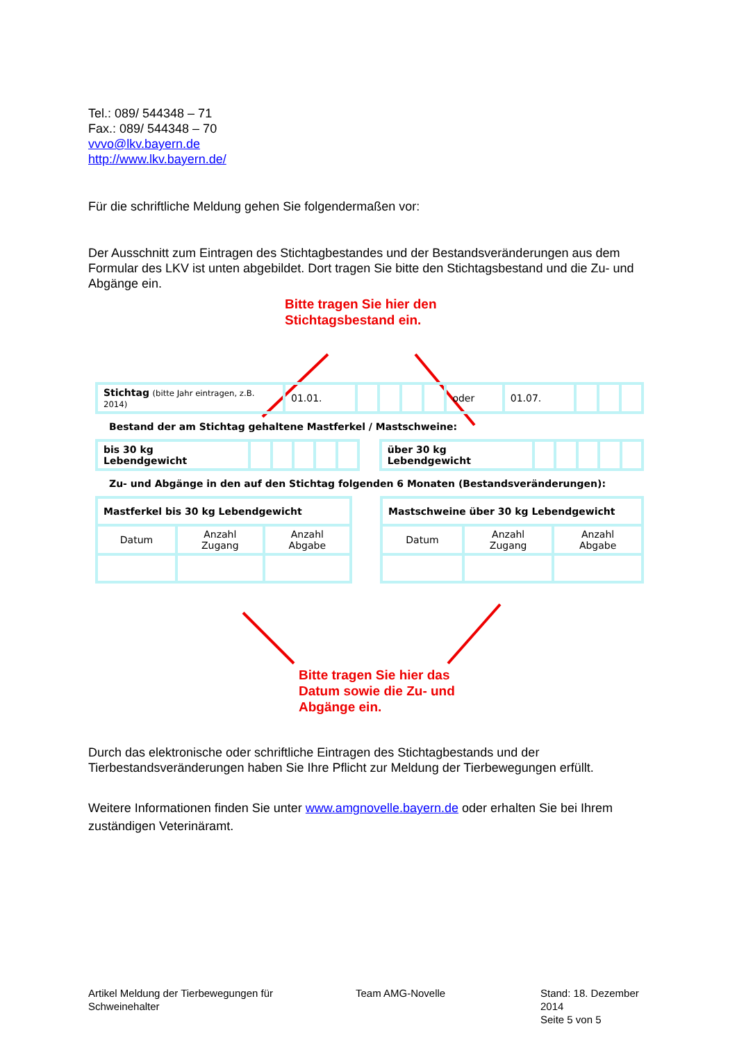Tel.: 089/ 544348 – 71
Fax.: 089/ 544348 – 70
vvvo@lkv.bayern.de
http://www.lkv.bayern.de/
Für die schriftliche Meldung gehen Sie folgendermaßen vor:
Der Ausschnitt zum Eintragen des Stichtagbestandes und der Bestandsveränderungen aus dem Formular des LKV ist unten abgebildet. Dort tragen Sie bitte den Stichtagsbestand und die Zu- und Abgänge ein.
Bitte tragen Sie hier den
Stichtagsbestand ein.
| Stichtag (bitte Jahr eintragen, z.B. 2014) | 01.01. | | | | | oder | 01.07. | | | |
Bestand der am Stichtag gehaltene Mastferkel / Mastschweine:
| bis 30 kg Lebendgewicht | | | | | | | über 30 kg Lebendgewicht | | | | | |
Zu- und Abgänge in den auf den Stichtag folgenden 6 Monaten (Bestandsveränderungen):
| Mastferkel bis 30 kg Lebendgewicht | | |
| Datum | Anzahl Zugang | Anzahl Abgabe |
| Mastschweine über 30 kg Lebendgewicht | | |
| Datum | Anzahl Zugang | Anzahl Abgabe |
Bitte tragen Sie hier das
Datum sowie die Zu- und
Abgänge ein.
Durch das elektronische oder schriftliche Eintragen des Stichtagbestands und der Tierbestandsveränderungen haben Sie Ihre Pflicht zur Meldung der Tierbewegungen erfüllt.
Weitere Informationen finden Sie unter www.amgnovelle.bayern.de oder erhalten Sie bei Ihrem zuständigen Veterinäramt.
Artikel Meldung der Tierbewegungen für Schweinehalter
Team AMG-Novelle
Stand: 18. Dezember 2014
Seite 5 von 5